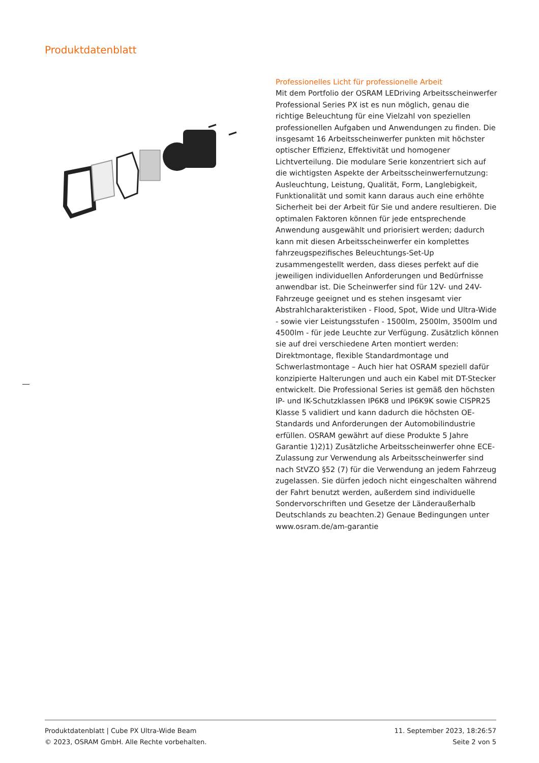Produktdatenblatt
Professionelles Licht für professionelle Arbeit
Mit dem Portfolio der OSRAM LEDriving Arbeitsscheinwerfer Professional Series PX ist es nun möglich, genau die richtige Beleuchtung für eine Vielzahl von speziellen professionellen Aufgaben und Anwendungen zu finden. Die insgesamt 16 Arbeitsscheinwerfer punkten mit höchster optischer Effizienz, Effektivität und homogener Lichtverteilung. Die modulare Serie konzentriert sich auf die wichtigsten Aspekte der Arbeitsscheinwerfernutzung: Ausleuchtung, Leistung, Qualität, Form, Langlebigkeit, Funktionalität und somit kann daraus auch eine erhöhte Sicherheit bei der Arbeit für Sie und andere resultieren. Die optimalen Faktoren können für jede entsprechende Anwendung ausgewählt und priorisiert werden; dadurch kann mit diesen Arbeitsscheinwerfer ein komplettes fahrzeugspezifisches Beleuchtungs-Set-Up zusammengestellt werden, dass dieses perfekt auf die jeweiligen individuellen Anforderungen und Bedürfnisse anwendbar ist. Die Scheinwerfer sind für 12V- und 24V-Fahrzeuge geeignet und es stehen insgesamt vier Abstrahlcharakteristiken - Flood, Spot, Wide und Ultra-Wide - sowie vier Leistungsstufen - 1500lm, 2500lm, 3500lm und 4500lm - für jede Leuchte zur Verfügung. Zusätzlich können sie auf drei verschiedene Arten montiert werden: Direktmontage, flexible Standardmontage und Schwerlastmontage – Auch hier hat OSRAM speziell dafür konzipierte Halterungen und auch ein Kabel mit DT-Stecker entwickelt. Die Professional Series ist gemäß den höchsten IP- und IK-Schutzklassen IP6K8 und IP6K9K sowie CISPR25 Klasse 5 validiert und kann dadurch die höchsten OE-Standards und Anforderungen der Automobilindustrie erfüllen. OSRAM gewährt auf diese Produkte 5 Jahre Garantie 1)2)1) Zusätzliche Arbeitsscheinwerfer ohne ECE-Zulassung zur Verwendung als Arbeitsscheinwerfer sind nach StVZO §52 (7) für die Verwendung an jedem Fahrzeug zugelassen. Sie dürfen jedoch nicht eingeschalten während der Fahrt benutzt werden, außerdem sind individuelle Sondervorschriften und Gesetze der Länderaußerhalb Deutschlands zu beachten.2) Genaue Bedingungen unter www.osram.de/am-garantie
Produktdatenblatt | Cube PX Ultra-Wide Beam
© 2023, OSRAM GmbH. Alle Rechte vorbehalten.
11. September 2023, 18:26:57
Seite 2 von 5